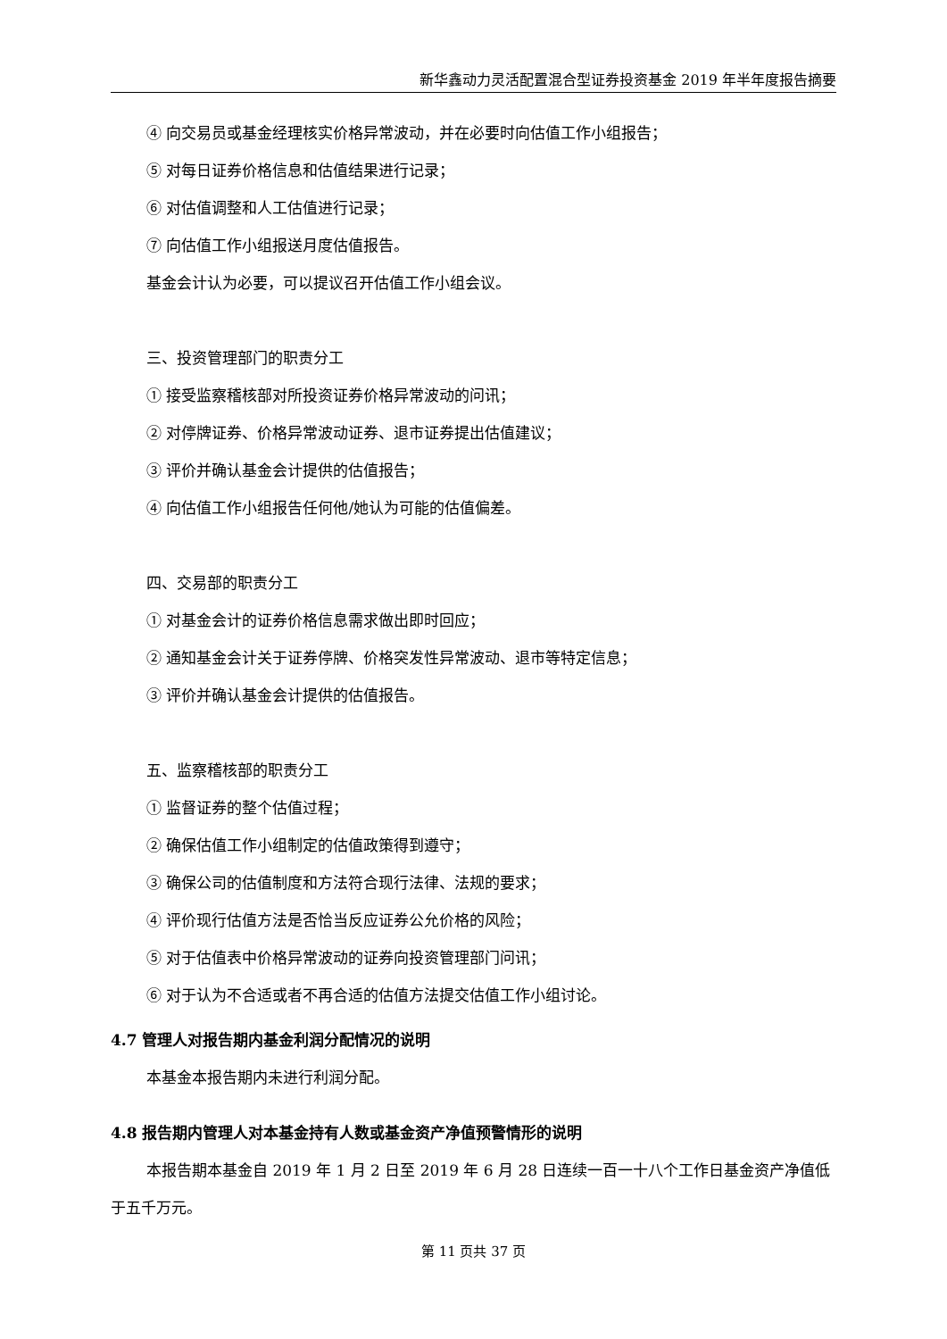新华鑫动力灵活配置混合型证券投资基金 2019 年半年度报告摘要
④ 向交易员或基金经理核实价格异常波动，并在必要时向估值工作小组报告；
⑤ 对每日证券价格信息和估值结果进行记录；
⑥ 对估值调整和人工估值进行记录；
⑦ 向估值工作小组报送月度估值报告。
基金会计认为必要，可以提议召开估值工作小组会议。
三、投资管理部门的职责分工
① 接受监察稽核部对所投资证券价格异常波动的问讯；
② 对停牌证券、价格异常波动证券、退市证券提出估值建议；
③ 评价并确认基金会计提供的估值报告；
④ 向估值工作小组报告任何他/她认为可能的估值偏差。
四、交易部的职责分工
① 对基金会计的证券价格信息需求做出即时回应；
② 通知基金会计关于证券停牌、价格突发性异常波动、退市等特定信息；
③ 评价并确认基金会计提供的估值报告。
五、监察稽核部的职责分工
① 监督证券的整个估值过程；
② 确保估值工作小组制定的估值政策得到遵守；
③ 确保公司的估值制度和方法符合现行法律、法规的要求；
④ 评价现行估值方法是否恰当反应证券公允价格的风险；
⑤ 对于估值表中价格异常波动的证券向投资管理部门问讯；
⑥ 对于认为不合适或者不再合适的估值方法提交估值工作小组讨论。
4.7 管理人对报告期内基金利润分配情况的说明
本基金本报告期内未进行利润分配。
4.8 报告期内管理人对本基金持有人数或基金资产净值预警情形的说明
本报告期本基金自 2019 年 1 月 2 日至 2019 年 6 月 28 日连续一百一十八个工作日基金资产净值低于五千万元。
第 11 页共 37 页